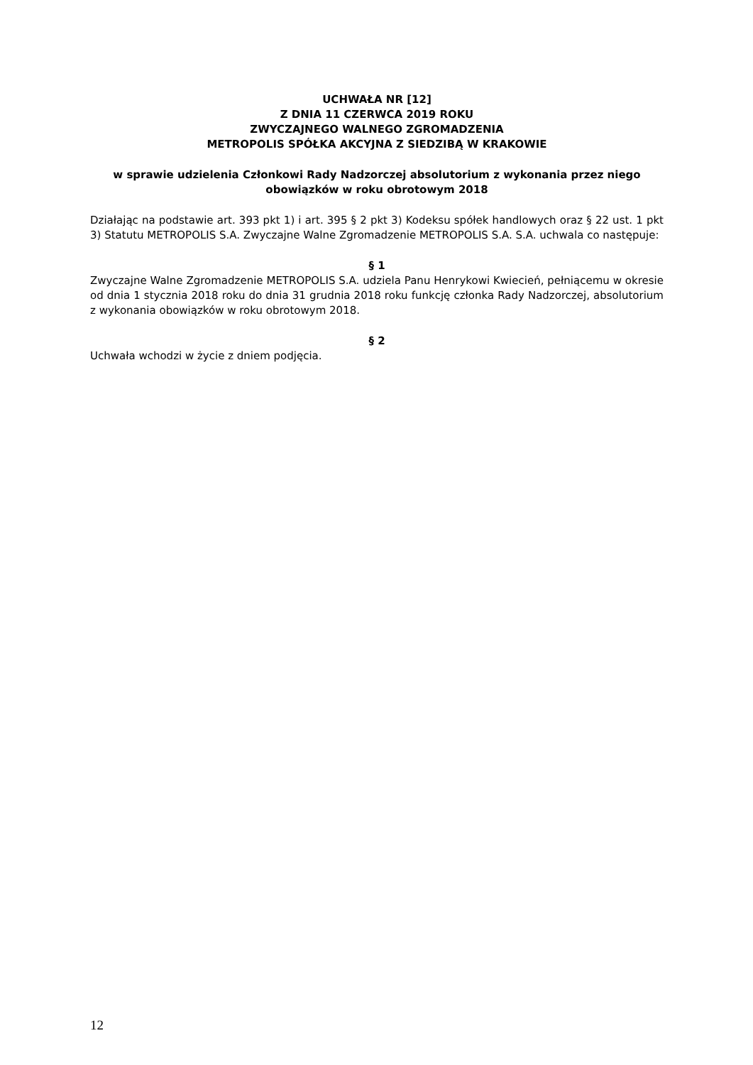UCHWAŁA NR [12]
Z DNIA 11 CZERWCA 2019 ROKU
ZWYCZAJNEGO WALNEGO ZGROMADZENIA
METROPOLIS SPÓŁKA AKCYJNA Z SIEDZIBĄ W KRAKOWIE
w sprawie udzielenia Członkowi Rady Nadzorczej absolutorium z wykonania przez niego obowiązków w roku obrotowym 2018
Działając na podstawie art. 393 pkt 1) i art. 395 § 2 pkt 3) Kodeksu spółek handlowych oraz § 22 ust. 1 pkt 3) Statutu METROPOLIS S.A. Zwyczajne Walne Zgromadzenie METROPOLIS S.A. S.A. uchwala co następuje:
§ 1
Zwyczajne Walne Zgromadzenie METROPOLIS S.A. udziela Panu Henrykowi Kwiecień, pełniącemu w okresie od dnia 1 stycznia 2018 roku do dnia 31 grudnia 2018 roku funkcję członka Rady Nadzorczej, absolutorium z wykonania obowiązków w roku obrotowym 2018.
§ 2
Uchwała wchodzi w życie z dniem podjęcia.
12